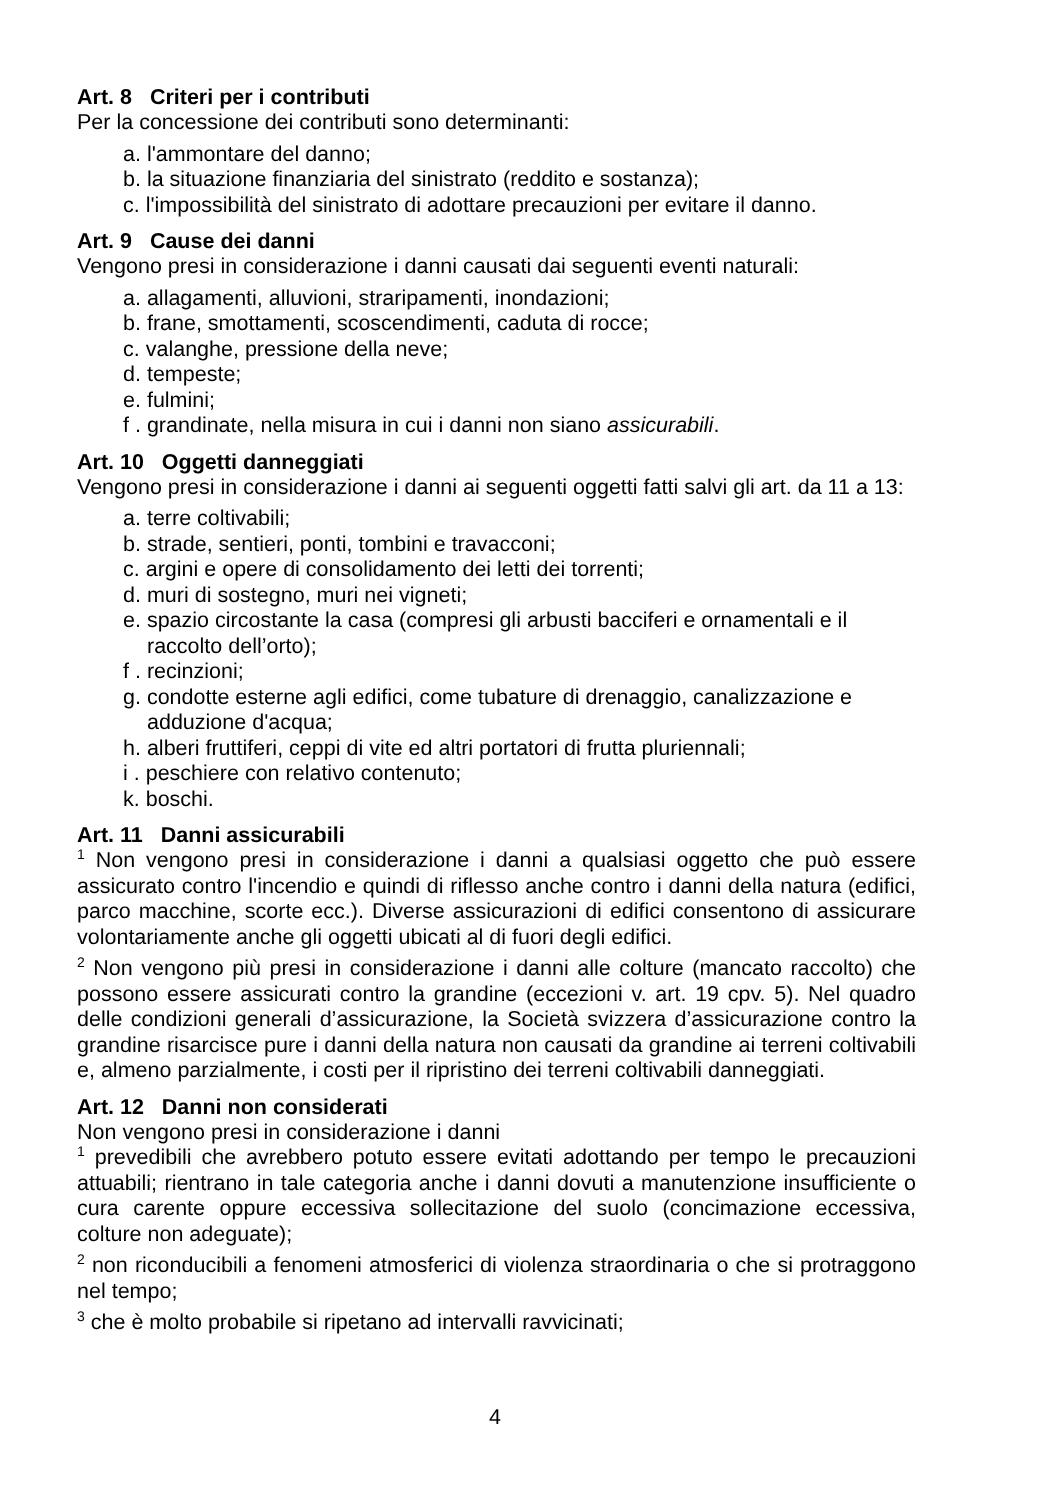Art. 8 Criteri per i contributi
Per la concessione dei contributi sono determinanti:
a. l'ammontare del danno;
b. la situazione finanziaria del sinistrato (reddito e sostanza);
c. l'impossibilità del sinistrato di adottare precauzioni per evitare il danno.
Art. 9 Cause dei danni
Vengono presi in considerazione i danni causati dai seguenti eventi naturali:
a. allagamenti, alluvioni, straripamenti, inondazioni;
b. frane, smottamenti, scoscendimenti, caduta di rocce;
c. valanghe, pressione della neve;
d. tempeste;
e. fulmini;
f . grandinate, nella misura in cui i danni non siano assicurabili.
Art. 10 Oggetti danneggiati
Vengono presi in considerazione i danni ai seguenti oggetti fatti salvi gli art. da 11 a 13:
a. terre coltivabili;
b. strade, sentieri, ponti, tombini e travacconi;
c. argini e opere di consolidamento dei letti dei torrenti;
d. muri di sostegno, muri nei vigneti;
e. spazio circostante la casa (compresi gli arbusti bacciferi e ornamentali e il raccolto dell’orto);
f . recinzioni;
g. condotte esterne agli edifici, come tubature di drenaggio, canalizzazione e adduzione d'acqua;
h. alberi fruttiferi, ceppi di vite ed altri portatori di frutta pluriennali;
i . peschiere con relativo contenuto;
k. boschi.
Art. 11 Danni assicurabili
<sup>1</sup> Non vengono presi in considerazione i danni a qualsiasi oggetto che può essere assicurato contro l'incendio e quindi di riflesso anche contro i danni della natura (edifici, parco macchine, scorte ecc.). Diverse assicurazioni di edifici consentono di assicurare volontariamente anche gli oggetti ubicati al di fuori degli edifici.
<sup>2</sup> Non vengono più presi in considerazione i danni alle colture (mancato raccolto) che possono essere assicurati contro la grandine (eccezioni v. art. 19 cpv. 5). Nel quadro delle condizioni generali d’assicurazione, la Società svizzera d’assicurazione contro la grandine risarcisce pure i danni della natura non causati da grandine ai terreni coltivabili e, almeno parzialmente, i costi per il ripristino dei terreni coltivabili danneggiati.
Art. 12 Danni non considerati
Non vengono presi in considerazione i danni
<sup>1</sup> prevedibili che avrebbero potuto essere evitati adottando per tempo le precauzioni attuabili; rientrano in tale categoria anche i danni dovuti a manutenzione insufficiente o cura carente oppure eccessiva sollecitazione del suolo (concimazione eccessiva, colture non adeguate);
<sup>2</sup> non riconducibili a fenomeni atmosferici di violenza straordinaria o che si protraggono nel tempo;
<sup>3</sup> che è molto probabile si ripetano ad intervalli ravvicinati;
4